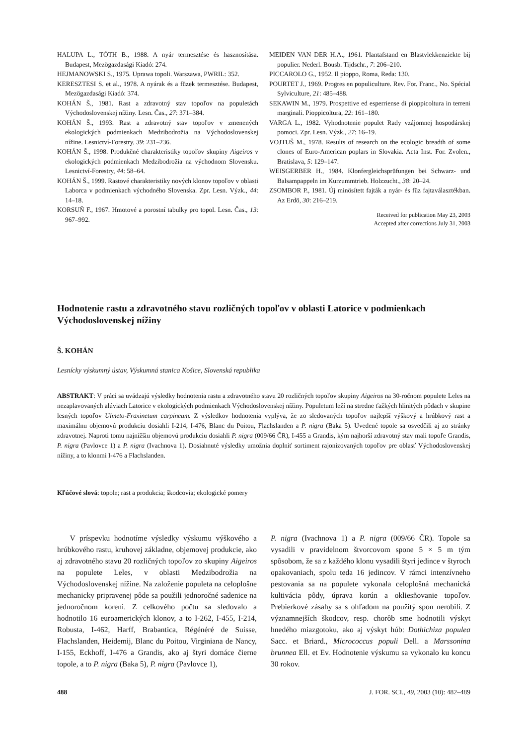HALUPA L., TÓTH B., 1988. A nyár termesztése és hasznosítása. Budapest, Mezögazdasági Kiadó: 274.
HEJMANOWSKI S., 1975. Uprawa topoli. Warszawa, PWRIL: 352.
KERESZTESI S. et al., 1978. A nyárak és a füzek termesztése. Budapest, Mezögazdasági Kiadó: 374.
KOHÁN Š., 1981. Rast a zdravotný stav topoľov na populetách Východoslovenskej nížiny. Lesn. Čas., 27: 371–384.
KOHÁN Š., 1993. Rast a zdravotný stav topoľov v zmenených ekologických podmienkach Medzibodrožia na Východoslovenskej nížine. Lesnictví-Forestry, 39: 231–236.
KOHÁN Š., 1998. Produkčné charakteristiky topoľov skupiny Aigeiros v ekologických podmienkach Medzibodrožia na východnom Slovensku. Lesnictví-Forestry, 44: 58–64.
KOHÁN Š., 1999. Rastové charakteristiky nových klonov topoľov v oblasti Laborca v podmienkach východného Slovenska. Zpr. Lesn. Výzk., 44: 14–18.
KORSUŇ F., 1967. Hmotové a porostní tabulky pro topol. Lesn. Čas., 13: 967–992.
MEIDEN VAN DER H.A., 1961. Plantafstand en Blastvlekkenziekte bij populier. Nederl. Bousb. Tijdschr., 7: 206–210.
PICCAROLO G., 1952. Il pioppo, Roma, Reda: 130.
POURTET J., 1969. Progres en populiculture. Rev. For. Franc., No. Spécial Sylviculture, 21: 485–488.
SEKAWIN M., 1979. Prospettive ed esperriense di pioppicoltura in terreni marginali. Pioppicoltura, 22: 161–180.
VARGA L., 1982. Vyhodnotenie populet Rady vzájomnej hospodárskej pomoci. Zpr. Lesn. Výzk., 27: 16–19.
VOJTUŠ M., 1978. Results of research on the ecologic breadth of some clones of Euro-American poplars in Slovakia. Acta Inst. For. Zvolen., Bratislava, 5: 129–147.
WEISGERBER H., 1984. Klonfergleichsprüfungen bei Schwarz- und Balsampappeln im Kurzummtrieb. Holzzucht., 38: 20–24.
ZSOMBOR P., 1981. Új minösített fajták a nyár- és füz fajtaválasztékban. Az Erdö, 30: 216–219.
Received for publication May 23, 2003
Accepted after corrections July 31, 2003
Hodnotenie rastu a zdravotného stavu rozličných topoľov v oblasti Latorice v podmienkach Východoslovenskej nížiny
Š. KOHÁN
Lesnícky výskumný ústav, Výskumná stanica Košice, Slovenská republika
ABSTRAKT: V práci sa uvádzajú výsledky hodnotenia rastu a zdravotného stavu 20 rozličných topoľov skupiny Aigeiros na 30-ročnom populete Leles na nezaplavovaných alúviach Latorice v ekologických podmienkach Východoslovenskej nížiny. Populetum leží na stredne ťažkých hlinitých pôdach v skupine lesných topoľov Ulmeto-Fraxinetum carpineum. Z výsledkov hodnotenia vyplýva, že zo sledovaných topoľov najlepší výškový a hrúbkový rast a maximálnu objemovú produkciu dosiahli I-214, I-476, Blanc du Poitou, Flachslanden a P. nigra (Baka 5). Uvedené topole sa osvedčili aj zo stránky zdravotnej. Naproti tomu najnižšiu objemovú produkciu dosiahli P. nigra (009/66 ČR), I-455 a Grandis, kým najhorší zdravotný stav mali topoľe Grandis, P. nigra (Pavlovce 1) a P. nigra (Ivachnova 1). Dosiahnuté výsledky umožnia doplniť sortiment rajonizovaných topoľov pre oblasť Východoslovenskej nížiny, a to klonmi I-476 a Flachslanden.
Kľúčové slová: topole; rast a produkcia; škodcovia; ekologické pomery
V príspevku hodnotíme výsledky výskumu výškového a hrúbkového rastu, kruhovej základne, objemovej produkcie, ako aj zdravotného stavu 20 rozličných topoľov zo skupiny Aigeiros na populete Leles, v oblasti Medzibodrožia na Východoslovenskej nížine. Na založenie populeta na celoplošne mechanicky pripravenej pôde sa použili jednoročné sadenice na jednoročnom koreni. Z celkového počtu sa sledovalo a hodnotilo 16 euroamerických klonov, a to I-262, I-455, I-214, Robusta, I-462, Harff, Brabantica, Régénéré de Suisse, Flachslanden, Heidemij, Blanc du Poitou, Virginiana de Nancy, I-155, Eckhoff, I-476 a Grandis, ako aj štyri domáce čierne topole, a to P. nigra (Baka 5), P. nigra (Pavlovce 1),
P. nigra (Ivachnova 1) a P. nigra (009/66 ČR). Topole sa vysadili v pravidelnom štvorcovom spone 5 × 5 m tým spôsobom, že sa z každého klonu vysadili štyri jedince v štyroch opakovaniach, spolu teda 16 jedincov. V rámci intenzívneho pestovania sa na populete vykonala celoplošná mechanická kultivácia pôdy, úprava korún a okliesňovanie topoľov. Prebierkové zásahy sa s ohľadom na použitý spon nerobili. Z významnejších škodcov, resp. chorôb sme hodnotili výskyt hnedého miazgotoku, ako aj výskyt húb: Dothichiza populea Sacc. et Briard., Micrococcus populi Dell. a Marssonina brunnea Ell. et Ev. Hodnotenie výskumu sa vykonalo ku koncu 30 rokov.
488 J. FOR. SCI., 49, 2003 (10): 482–489